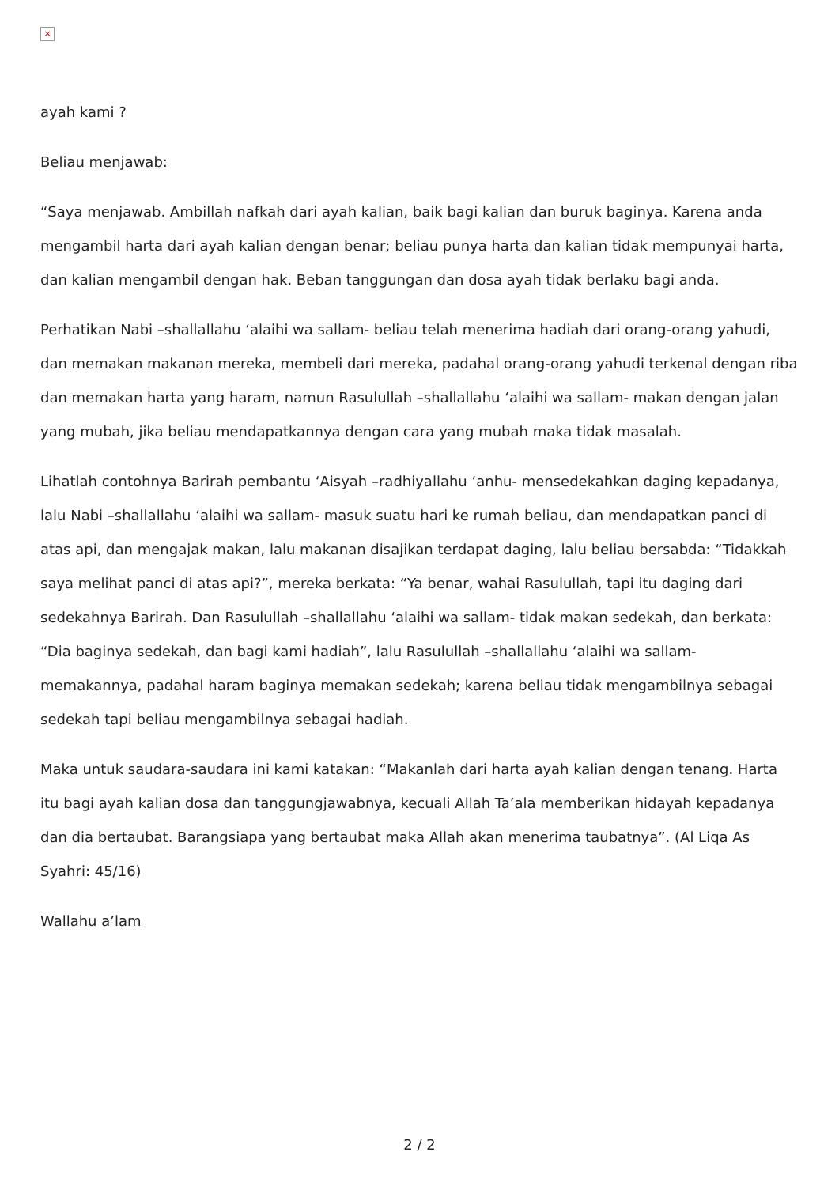×
ayah kami ?
Beliau menjawab:
“Saya menjawab. Ambillah nafkah dari ayah kalian, baik bagi kalian dan buruk baginya. Karena anda mengambil harta dari ayah kalian dengan benar; beliau punya harta dan kalian tidak mempunyai harta, dan kalian mengambil dengan hak. Beban tanggungan dan dosa ayah tidak berlaku bagi anda.
Perhatikan Nabi –shallallahu ‘alaihi wa sallam- beliau telah menerima hadiah dari orang-orang yahudi, dan memakan makanan mereka, membeli dari mereka, padahal orang-orang yahudi terkenal dengan riba dan memakan harta yang haram, namun Rasulullah –shallallahu ‘alaihi wa sallam- makan dengan jalan yang mubah, jika beliau mendapatkannya dengan cara yang mubah maka tidak masalah.
Lihatlah contohnya Barirah pembantu ‘Aisyah –radhiyallahu ‘anhu- mensedekahkan daging kepadanya, lalu Nabi –shallallahu ‘alaihi wa sallam- masuk suatu hari ke rumah beliau, dan mendapatkan panci di atas api, dan mengajak makan, lalu makanan disajikan terdapat daging, lalu beliau bersabda: “Tidakkah saya melihat panci di atas api?”, mereka berkata: “Ya benar, wahai Rasulullah, tapi itu daging dari sedekahnya Barirah. Dan Rasulullah –shallallahu ‘alaihi wa sallam- tidak makan sedekah, dan berkata: “Dia baginya sedekah, dan bagi kami hadiah”, lalu Rasulullah –shallallahu ‘alaihi wa sallam- memakannya, padahal haram baginya memakan sedekah; karena beliau tidak mengambilnya sebagai sedekah tapi beliau mengambilnya sebagai hadiah.
Maka untuk saudara-saudara ini kami katakan: “Makanlah dari harta ayah kalian dengan tenang. Harta itu bagi ayah kalian dosa dan tanggungjawabnya, kecuali Allah Ta’ala memberikan hidayah kepadanya dan dia bertaubat. Barangsiapa yang bertaubat maka Allah akan menerima taubatnya”. (Al Liqa As Syahri: 45/16)
Wallahu a’lam
2 / 2